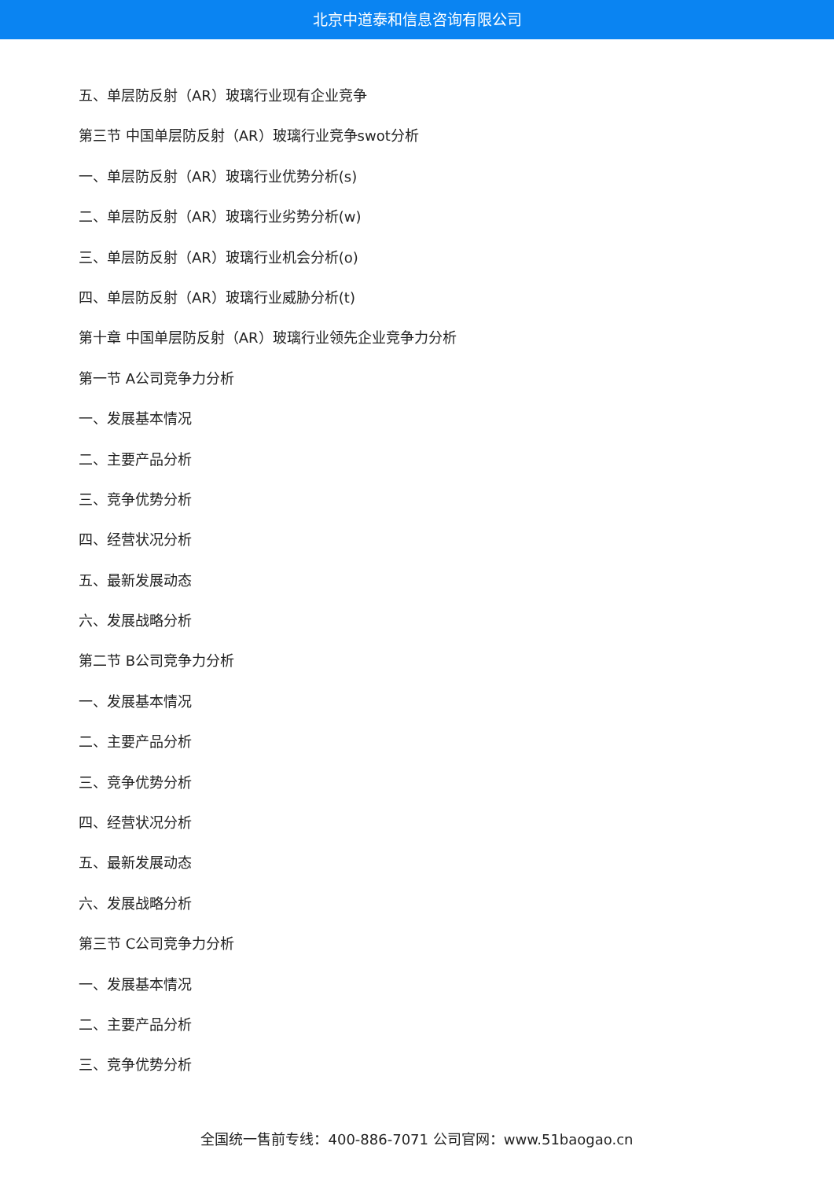北京中道泰和信息咨询有限公司
五、单层防反射（AR）玻璃行业现有企业竞争
第三节 中国单层防反射（AR）玻璃行业竞争swot分析
一、单层防反射（AR）玻璃行业优势分析(s)
二、单层防反射（AR）玻璃行业劣势分析(w)
三、单层防反射（AR）玻璃行业机会分析(o)
四、单层防反射（AR）玻璃行业威胁分析(t)
第十章 中国单层防反射（AR）玻璃行业领先企业竞争力分析
第一节 A公司竞争力分析
一、发展基本情况
二、主要产品分析
三、竞争优势分析
四、经营状况分析
五、最新发展动态
六、发展战略分析
第二节 B公司竞争力分析
一、发展基本情况
二、主要产品分析
三、竞争优势分析
四、经营状况分析
五、最新发展动态
六、发展战略分析
第三节 C公司竞争力分析
一、发展基本情况
二、主要产品分析
三、竞争优势分析
全国统一售前专线：400-886-7071 公司官网：www.51baogao.cn